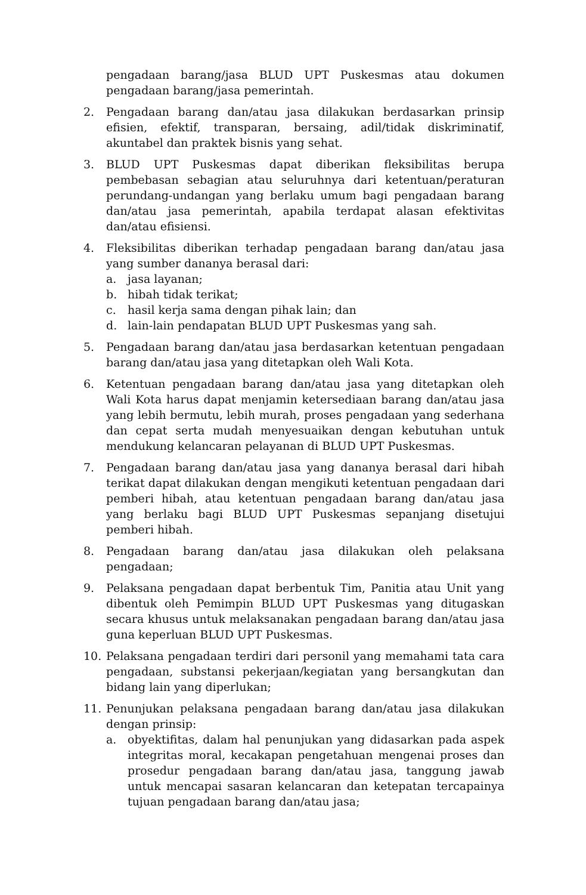pengadaan barang/jasa BLUD UPT Puskesmas atau dokumen pengadaan barang/jasa pemerintah.
2. Pengadaan barang dan/atau jasa dilakukan berdasarkan prinsip efisien, efektif, transparan, bersaing, adil/tidak diskriminatif, akuntabel dan praktek bisnis yang sehat.
3. BLUD UPT Puskesmas dapat diberikan fleksibilitas berupa pembebasan sebagian atau seluruhnya dari ketentuan/peraturan perundang-undangan yang berlaku umum bagi pengadaan barang dan/atau jasa pemerintah, apabila terdapat alasan efektivitas dan/atau efisiensi.
4. Fleksibilitas diberikan terhadap pengadaan barang dan/atau jasa yang sumber dananya berasal dari:
a. jasa layanan;
b. hibah tidak terikat;
c. hasil kerja sama dengan pihak lain; dan
d. lain-lain pendapatan BLUD UPT Puskesmas yang sah.
5. Pengadaan barang dan/atau jasa berdasarkan ketentuan pengadaan barang dan/atau jasa yang ditetapkan oleh Wali Kota.
6. Ketentuan pengadaan barang dan/atau jasa yang ditetapkan oleh Wali Kota harus dapat menjamin ketersediaan barang dan/atau jasa yang lebih bermutu, lebih murah, proses pengadaan yang sederhana dan cepat serta mudah menyesuaikan dengan kebutuhan untuk mendukung kelancaran pelayanan di BLUD UPT Puskesmas.
7. Pengadaan barang dan/atau jasa yang dananya berasal dari hibah terikat dapat dilakukan dengan mengikuti ketentuan pengadaan dari pemberi hibah, atau ketentuan pengadaan barang dan/atau jasa yang berlaku bagi BLUD UPT Puskesmas sepanjang disetujui pemberi hibah.
8. Pengadaan barang dan/atau jasa dilakukan oleh pelaksana pengadaan;
9. Pelaksana pengadaan dapat berbentuk Tim, Panitia atau Unit yang dibentuk oleh Pemimpin BLUD UPT Puskesmas yang ditugaskan secara khusus untuk melaksanakan pengadaan barang dan/atau jasa guna keperluan BLUD UPT Puskesmas.
10. Pelaksana pengadaan terdiri dari personil yang memahami tata cara pengadaan, substansi pekerjaan/kegiatan yang bersangkutan dan bidang lain yang diperlukan;
11. Penunjukan pelaksana pengadaan barang dan/atau jasa dilakukan dengan prinsip:
a. obyektifitas, dalam hal penunjukan yang didasarkan pada aspek integritas moral, kecakapan pengetahuan mengenai proses dan prosedur pengadaan barang dan/atau jasa, tanggung jawab untuk mencapai sasaran kelancaran dan ketepatan tercapainya tujuan pengadaan barang dan/atau jasa;